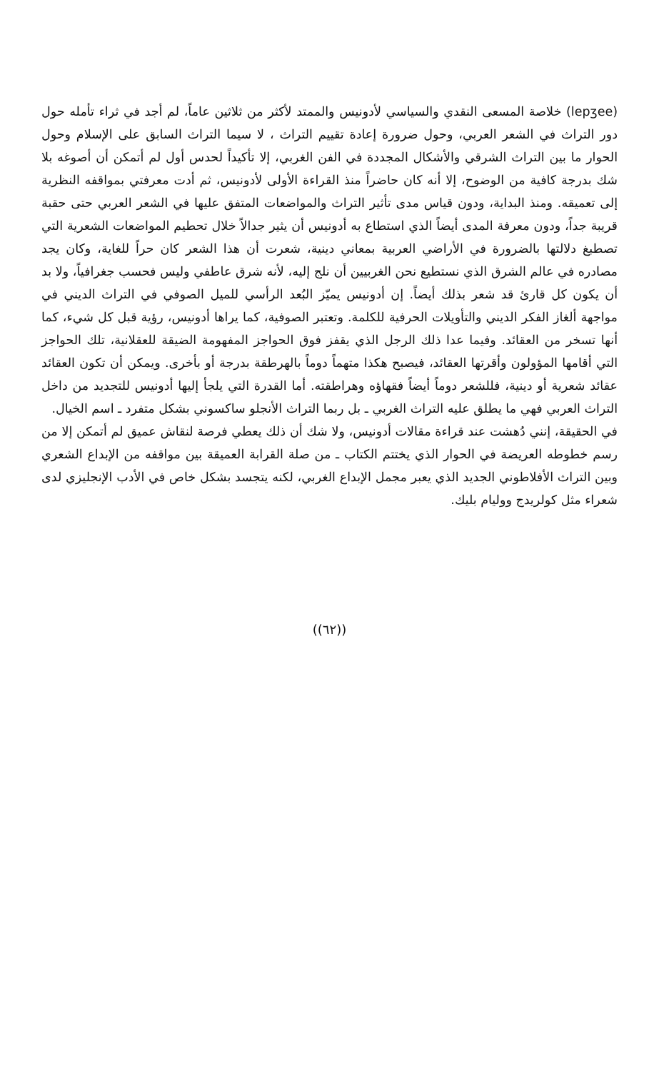(lepʒee) خلاصة المسعى النقدي والسياسي لأدونيس والممتد لأكثر من ثلاثين عاماً، لم أجد في ثراء تأمله حول دور التراث في الشعر العربي، وحول ضرورة إعادة تقييم التراث ، لا سيما التراث السابق على الإسلام وحول الحوار ما بين التراث الشرقي والأشكال المجددة في الفن الغربي، إلا تأكيداً لحدس أول لم أتمكن أن أصوغه بلا شك بدرجة كافية من الوضوح، إلا أنه كان حاضراً منذ القراءة الأولى لأدونيس، ثم أدت معرفتي بمواقفه النظرية إلى تعميقه. ومنذ البداية، ودون قياس مدى تأثير التراث والمواضعات المتفق عليها في الشعر العربي حتى حقبة قريبة جداً، ودون معرفة المدى أيضاً الذي استطاع به أدونيس أن يثير جدالاً خلال تحطيم المواضعات الشعرية التي تصطبغ دلالتها بالضرورة في الأراضي العربية بمعاني دينية، شعرت أن هذا الشعر كان حراً للغاية، وكان يجد مصادره في عالم الشرق الذي نستطيع نحن الغربيين أن نلج إليه، لأنه شرق عاطفي وليس فحسب جغرافياً، ولا بد أن يكون كل قارئ قد شعر بذلك أيضاً. إن أدونيس يميّز البُعد الرأسي للميل الصوفي في التراث الديني في مواجهة ألغاز الفكر الديني والتأويلات الحرفية للكلمة. وتعتبر الصوفية، كما يراها أدونيس، رؤية قبل كل شيء، كما أنها تسخر من العقائد. وفيما عدا ذلك الرجل الذي يقفز فوق الحواجز المفهومة الضيقة للعقلانية، تلك الحواجز التي أقامها المؤولون وأقرتها العقائد، فيصبح هكذا متهماً دوماً بالهرطقة بدرجة أو بأخرى. ويمكن أن تكون العقائد عقائد شعرية أو دينية، فللشعر دوماً أيضاً فقهاؤه وهراطقته. أما القدرة التي يلجأ إليها أدونيس للتجديد من داخل التراث العربي فهي ما يطلق عليه التراث الغربي ـ بل ربما التراث الأنجلو ساكسوني بشكل متفرد ـ اسم الخيال.
في الحقيقة، إنني دُهشت عند قراءة مقالات أدونيس، ولا شك أن ذلك يعطي فرصة لنقاش عميق لم أتمكن إلا من رسم خطوطه العريضة في الحوار الذي يختتم الكتاب ـ من صلة القرابة العميقة بين مواقفه من الإبداع الشعري وبين التراث الأفلاطوني الجديد الذي يعبر مجمل الإبداع الغربي، لكنه يتجسد بشكل خاص في الأدب الإنجليزي لدى شعراء مثل كولريدج ووليام بليك.
((٦٢))